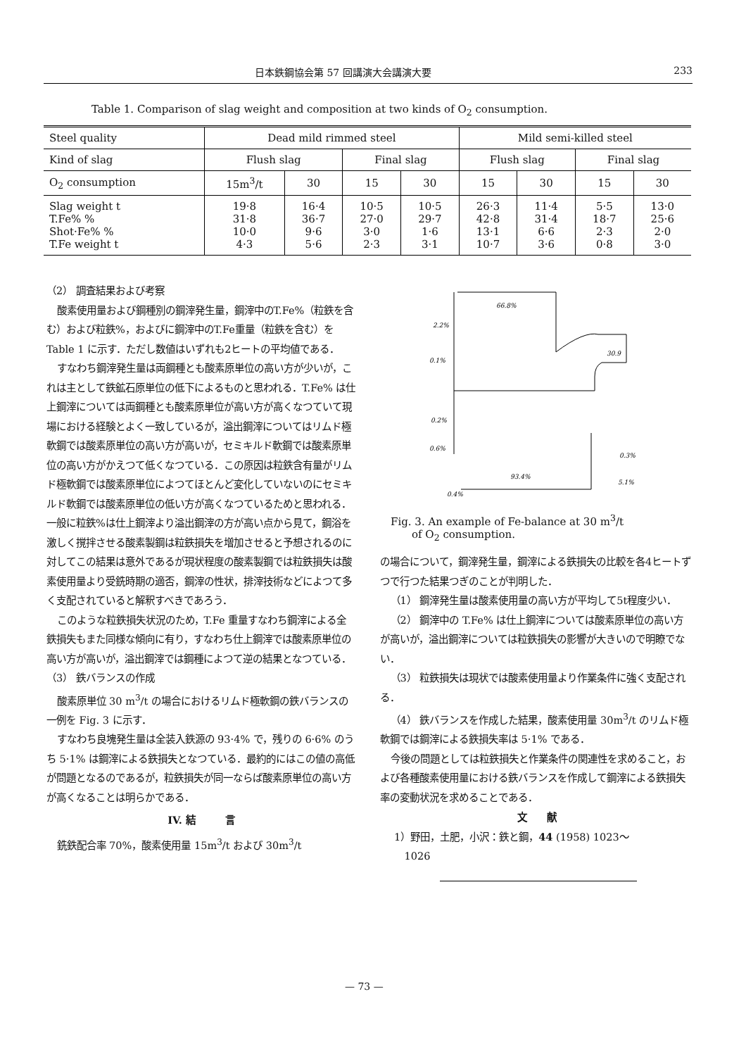日本鉄鋼協会第 57 回講演大会講演大要 233
Table 1. Comparison of slag weight and composition at two kinds of O<sub>2</sub> consumption.
| Steel quality | Dead mild rimmed steel | | | | Mild semi-killed steel | | | |
| --- | --- | --- | --- | --- | --- | --- | --- | --- |
| Kind of slag | Flush slag | | Final slag | | Flush slag | | Final slag | |
| O<sub>2</sub> consumption | 15m<sup>3</sup>/t | 30 | 15 | 30 | 15 | 30 | 15 | 30 |
| Slag weight t T.Fe% % Shot·Fe% % T.Fe weight t | 19·8 31·8 10·0 4·3 | 16·4 36·7 9·6 5·6 | 10·5 27·0 3·0 2·3 | 10·5 29·7 1·6 3·1 | 26·3 42·8 13·1 10·7 | 11·4 31·4 6·6 3·6 | 5·5 18·7 2·3 0·8 | 13·0 25·6 2·0 3·0 |
（2） 調査結果および考察
酸素使用量および鋼種別の鋼滓発生量，鋼滓中のT.Fe%（粒鉄を含む）および粒鉄%，およびに鋼滓中のT.Fe重量（粒鉄を含む）を Table 1 に示す．ただし数値はいずれも2ヒートの平均値である．
すなわち鋼滓発生量は両鋼種とも酸素原単位の高い方が少いが，これは主として鉄鉱石原単位の低下によるものと思われる．T.Fe% は仕上鋼滓については両鋼種とも酸素原単位が高い方が高くなつていて現場における経験とよく一致しているが，溢出鋼滓についてはリムド極軟鋼では酸素原単位の高い方が高いが，セミキルド軟鋼では酸素原単位の高い方がかえつて低くなつている．この原因は粒鉄含有量がリムド極軟鋼では酸素原単位によつてほとんど変化していないのにセミキルド軟鋼では酸素原単位の低い方が高くなつているためと思われる．一般に粒鉄%は仕上鋼滓より溢出鋼滓の方が高い点から見て，鋼浴を激しく撹拌させる酸素製鋼は粒鉄損失を増加させると予想されるのに対してこの結果は意外であるが現状程度の酸素製鋼では粒鉄損失は酸素使用量より受銑時期の適否，鋼滓の性状，排滓技術などによつて多く支配されていると解釈すべきであろう．
このような粒鉄損失状況のため，T.Fe 重量すなわち鋼滓による全鉄損失もまた同様な傾向に有り，すなわち仕上鋼滓では酸素原単位の高い方が高いが，溢出鋼滓では鋼種によつて逆の結果となつている．
（3） 鉄バランスの作成
酸素原単位 30 m<sup>3</sup>/t の場合におけるリムド極軟鋼の鉄バランスの一例を Fig. 3 に示す．
すなわち良塊発生量は全装入鉄源の 93·4% で，残りの 6·6% のうち 5·1% は鋼滓による鉄損失となつている．最約的にはこの値の高低が問題となるのであるが，粒鉄損失が同一ならば酸素原単位の高い方が高くなることは明らかである．
IV. 結　　　言
銑鉄配合率 70%，酸素使用量 15m<sup>3</sup>/t および 30m<sup>3</sup>/t
66.8%
2.2%
0.1%
0.2%
0.6%
0.3%
93.4%
5.1%
0.4%
30.9
Fig. 3. An example of Fe-balance at 30 m<sup>3</sup>/t
  of O<sub>2</sub> consumption.
の場合について，鋼滓発生量，鋼滓による鉄損失の比較を各4ヒートずつで行つた結果つぎのことが判明した．
（1） 鋼滓発生量は酸素使用量の高い方が平均して5t程度少い．
（2） 鋼滓中の T.Fe% は仕上鋼滓については酸素原単位の高い方が高いが，溢出鋼滓については粒鉄損失の影響が大きいので明瞭でない．
（3） 粒鉄損失は現状では酸素使用量より作業条件に強く支配される．
（4） 鉄バランスを作成した結果，酸素使用量 30m<sup>3</sup>/t のリムド極軟鋼では鋼滓による鉄損失率は 5·1% である．
今後の問題としては粒鉄損失と作業条件の関連性を求めること，および各種酸素使用量における鉄バランスを作成して鋼滓による鉄損失率の変動状況を求めることである．
文　　献
1）野田，土肥，小沢：鉄と鋼，44 (1958) 1023～
 1026
— 73 —